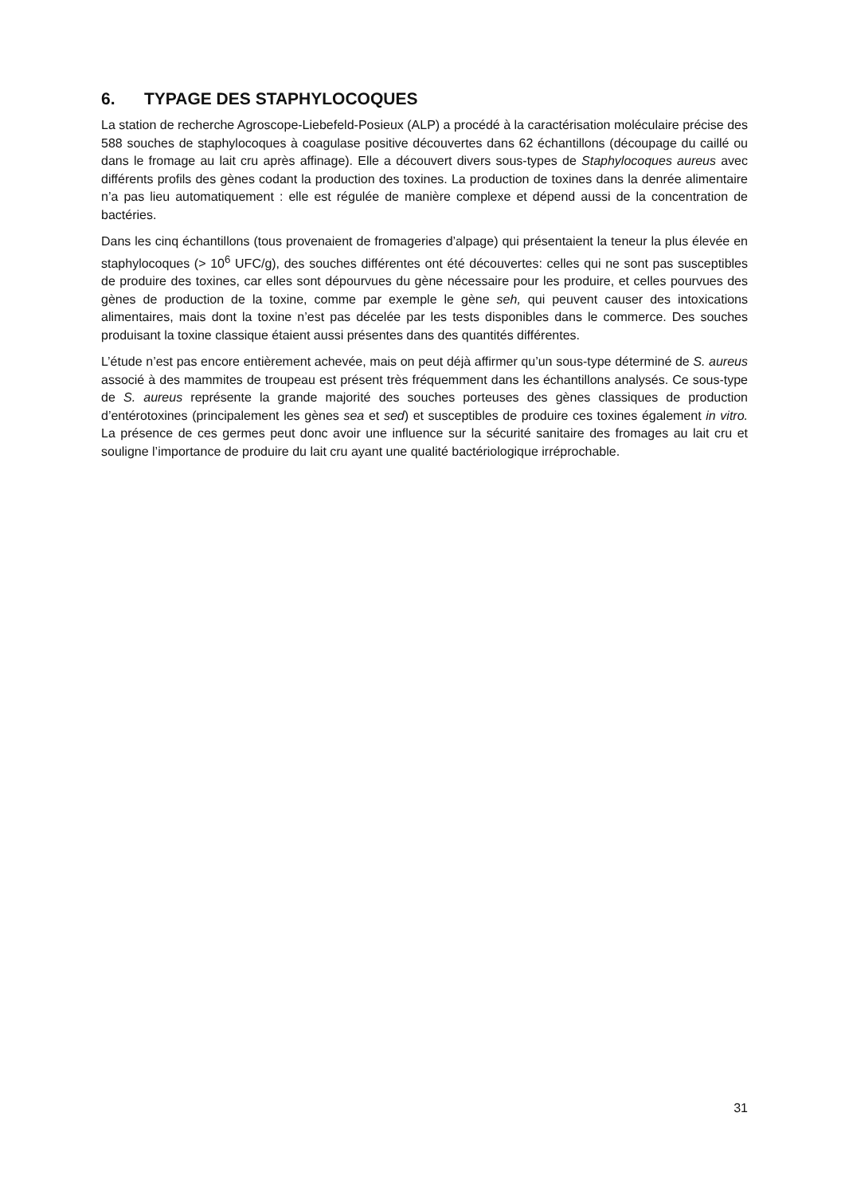6. TYPAGE DES STAPHYLOCOQUES
La station de recherche Agroscope-Liebefeld-Posieux (ALP) a procédé à la caractérisation moléculaire précise des 588 souches de staphylocoques à coagulase positive découvertes dans 62 échantillons (découpage du caillé ou dans le fromage au lait cru après affinage). Elle a découvert divers sous-types de Staphylocoques aureus avec différents profils des gènes codant la production des toxines. La production de toxines dans la denrée alimentaire n’a pas lieu automatiquement : elle est régulée de manière complexe et dépend aussi de la concentration de bactéries.
Dans les cinq échantillons (tous provenaient de fromageries d’alpage) qui présentaient la teneur la plus élevée en staphylocoques (> 10<sup>6</sup> UFC/g), des souches différentes ont été découvertes: celles qui ne sont pas susceptibles de produire des toxines, car elles sont dépourvues du gène nécessaire pour les produire, et celles pourvues des gènes de production de la toxine, comme par exemple le gène seh, qui peuvent causer des intoxications alimentaires, mais dont la toxine n’est pas décelée par les tests disponibles dans le commerce. Des souches produisant la toxine classique étaient aussi présentes dans des quantités différentes.
L’étude n’est pas encore entièrement achevée, mais on peut déjà affirmer qu’un sous-type déterminé de S. aureus associé à des mammites de troupeau est présent très fréquemment dans les échantillons analysés. Ce sous-type de S. aureus représente la grande majorité des souches porteuses des gènes classiques de production d’entérotoxines (principalement les gènes sea et sed) et susceptibles de produire ces toxines également in vitro. La présence de ces germes peut donc avoir une influence sur la sécurité sanitaire des fromages au lait cru et souligne l’importance de produire du lait cru ayant une qualité bactériologique irréprochable.
31